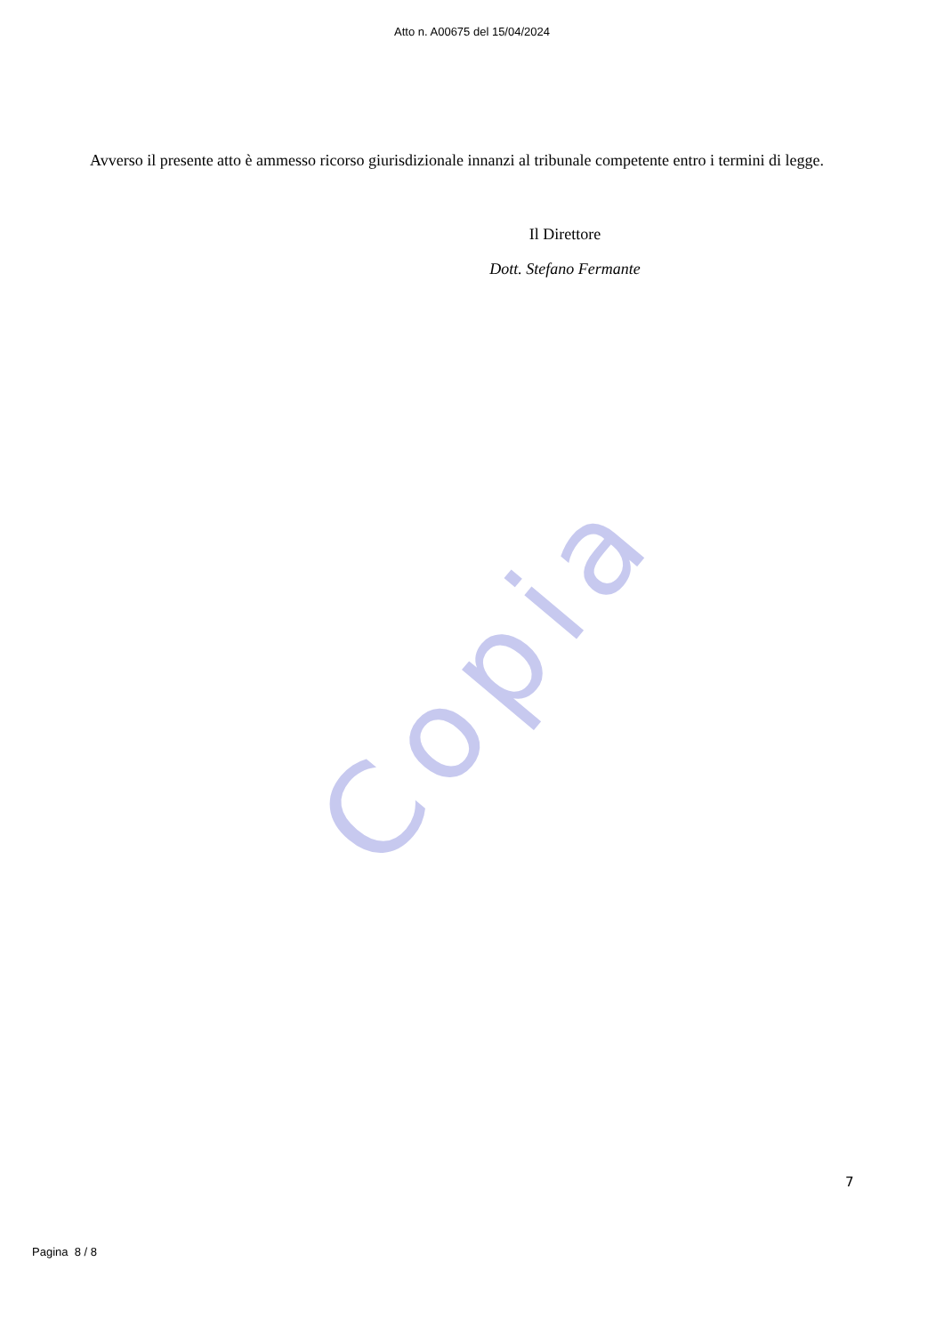Copia
Atto n. A00675 del 15/04/2024
Avverso il presente atto è ammesso ricorso giurisdizionale innanzi al tribunale competente entro i termini di legge.
Il Direttore
Dott. Stefano Fermante
7
Pagina 8 / 8